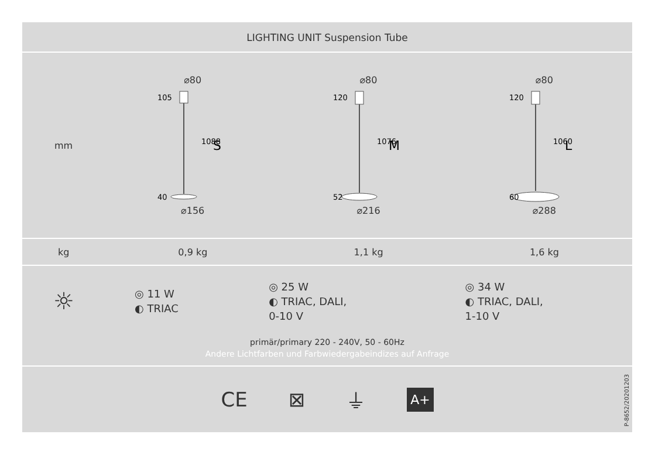LIGHTING UNIT Suspension Tube
| mm | ⌀80 105 1088 40 S ⌀156 | ⌀80 120 1076 52 M ⌀216 | ⌀80 120 1060 60 L ⌀288 |
| kg | 0,9 kg | 1,1 kg | 1,6 kg |
| ☼ | ◎ 11 W ◐ TRIAC | ◎ 25 W ◐ TRIAC, DALI, 0-10 V | ◎ 34 W ◐ TRIAC, DALI, 1-10 V |
primär/primary 220 - 240V, 50 - 60Hz
Andere Lichtfarben und Farbwiedergabeindizes auf Anfrage
CE ⊠ ⏚ A+
P-8652/20201203